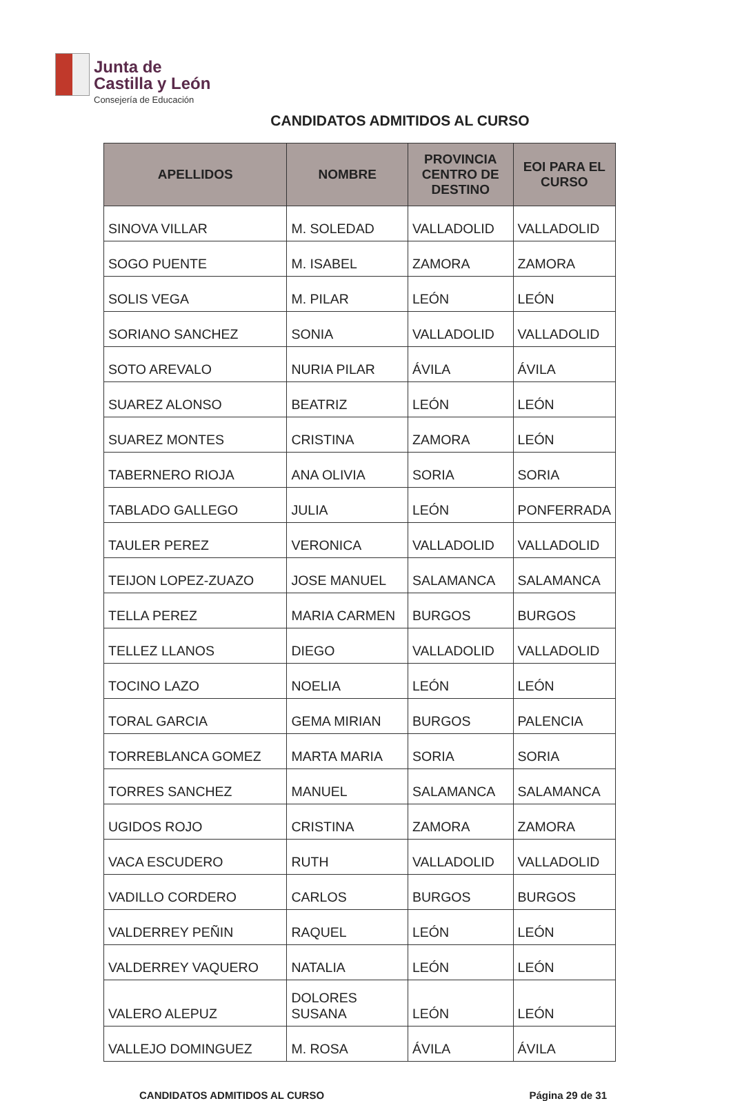Junta de
Castilla y León
Consejería de Educación
CANDIDATOS ADMITIDOS AL CURSO
| APELLIDOS | NOMBRE | PROVINCIA CENTRO DE DESTINO | EOI PARA EL CURSO |
| --- | --- | --- | --- |
| SINOVA VILLAR | M. SOLEDAD | VALLADOLID | VALLADOLID |
| SOGO PUENTE | M. ISABEL | ZAMORA | ZAMORA |
| SOLIS VEGA | M. PILAR | LEÓN | LEÓN |
| SORIANO SANCHEZ | SONIA | VALLADOLID | VALLADOLID |
| SOTO AREVALO | NURIA PILAR | ÁVILA | ÁVILA |
| SUAREZ ALONSO | BEATRIZ | LEÓN | LEÓN |
| SUAREZ MONTES | CRISTINA | ZAMORA | LEÓN |
| TABERNERO RIOJA | ANA OLIVIA | SORIA | SORIA |
| TABLADO GALLEGO | JULIA | LEÓN | PONFERRADA |
| TAULER PEREZ | VERONICA | VALLADOLID | VALLADOLID |
| TEIJON LOPEZ-ZUAZO | JOSE MANUEL | SALAMANCA | SALAMANCA |
| TELLA PEREZ | MARIA CARMEN | BURGOS | BURGOS |
| TELLEZ LLANOS | DIEGO | VALLADOLID | VALLADOLID |
| TOCINO LAZO | NOELIA | LEÓN | LEÓN |
| TORAL GARCIA | GEMA MIRIAN | BURGOS | PALENCIA |
| TORREBLANCA GOMEZ | MARTA MARIA | SORIA | SORIA |
| TORRES SANCHEZ | MANUEL | SALAMANCA | SALAMANCA |
| UGIDOS ROJO | CRISTINA | ZAMORA | ZAMORA |
| VACA ESCUDERO | RUTH | VALLADOLID | VALLADOLID |
| VADILLO CORDERO | CARLOS | BURGOS | BURGOS |
| VALDERREY PEÑIN | RAQUEL | LEÓN | LEÓN |
| VALDERREY VAQUERO | NATALIA | LEÓN | LEÓN |
| VALERO ALEPUZ | DOLORES SUSANA | LEÓN | LEÓN |
| VALLEJO DOMINGUEZ | M. ROSA | ÁVILA | ÁVILA |
CANDIDATOS ADMITIDOS AL CURSO Página 29 de 31